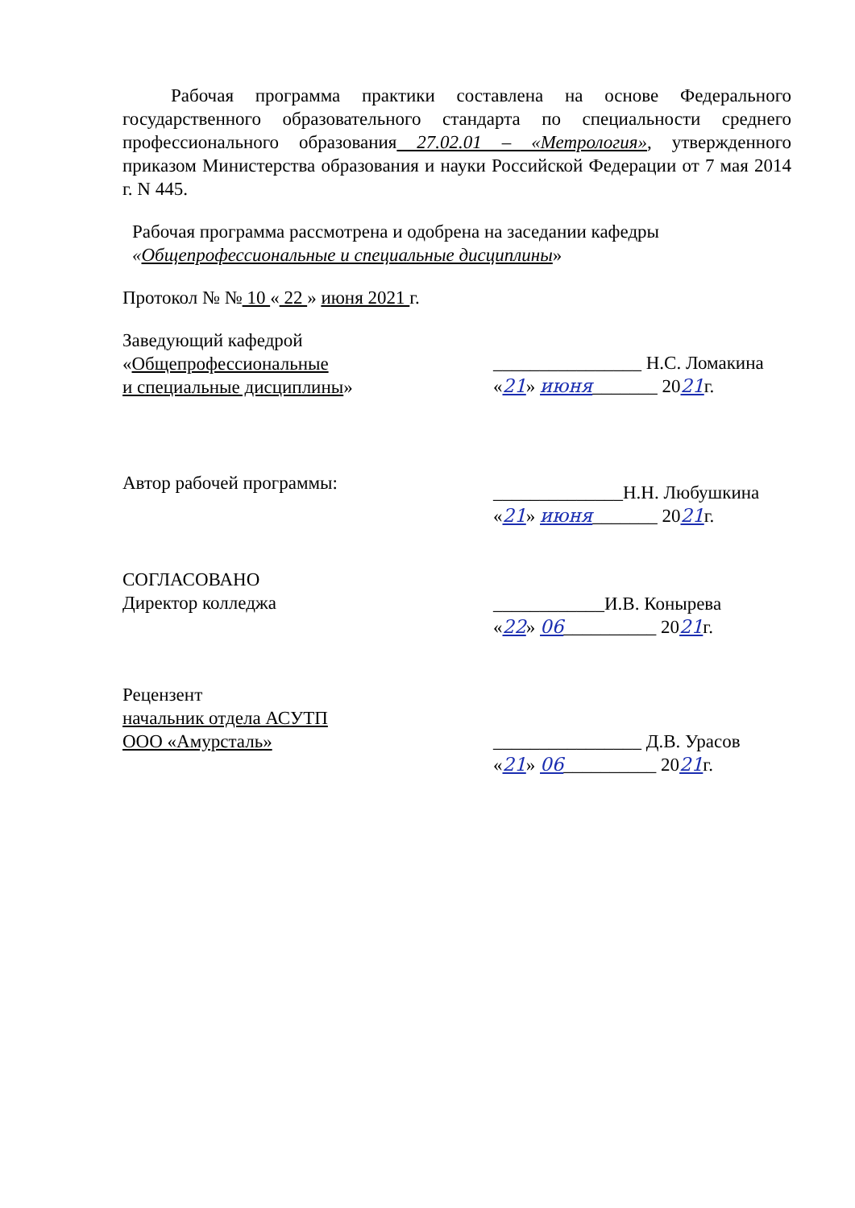Рабочая программа практики составлена на основе Федерального государственного образовательного стандарта по специальности среднего профессионального образования 27.02.01 – «Метрология», утвержденного приказом Министерства образования и науки Российской Федерации от 7 мая 2014 г. N 445.
Рабочая программа рассмотрена и одобрена на заседании кафедры «Общепрофессиональные и специальные дисциплины»
Протокол № № 10 « 22 » июня 2021 г.
Заведующий кафедрой
«Общепрофессиональные
и специальные дисциплины»
________________ Н.С. Ломакина
«21» июня_______ 2021г.
Автор рабочей программы:
______________Н.Н. Любушкина
«21» июня_______ 2021г.
СОГЛАСОВАНО
Директор колледжа
____________И.В. Конырева
«22» 06__________ 2021г.
Рецензент
начальник отдела АСУТП
ООО «Амурсталь»
________________ Д.В. Урасов
«21» 06__________ 2021г.